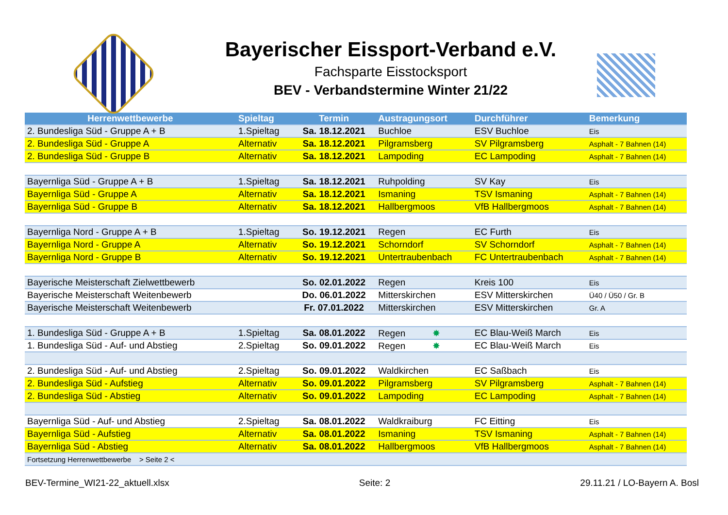Bayerischer Eissport-Verband e.V.
Fachsparte Eisstocksport
BEV - Verbandstermine Winter 21/22
| Herrenwettbewerbe | Spieltag | Termin | Austragungsort | Durchführer | Bemerkung |
| --- | --- | --- | --- | --- | --- |
| 2. Bundesliga Süd - Gruppe A + B | 1.Spieltag | Sa. 18.12.2021 | Buchloe | ESV Buchloe | Eis |
| 2. Bundesliga Süd - Gruppe A | Alternativ | Sa. 18.12.2021 | Pilgramsberg | SV Pilgramsberg | Asphalt - 7 Bahnen (14) |
| 2. Bundesliga Süd - Gruppe B | Alternativ | Sa. 18.12.2021 | Lampoding | EC Lampoding | Asphalt - 7 Bahnen (14) |
| Bayernliga Süd - Gruppe A + B | 1.Spieltag | Sa. 18.12.2021 | Ruhpolding | SV Kay | Eis |
| Bayernliga Süd - Gruppe A | Alternativ | Sa. 18.12.2021 | Ismaning | TSV Ismaning | Asphalt - 7 Bahnen (14) |
| Bayernliga Süd - Gruppe B | Alternativ | Sa. 18.12.2021 | Hallbergmoos | VfB Hallbergmoos | Asphalt - 7 Bahnen (14) |
| Bayernliga Nord - Gruppe A + B | 1.Spieltag | So. 19.12.2021 | Regen | EC Furth | Eis |
| Bayernliga Nord - Gruppe A | Alternativ | So. 19.12.2021 | Schorndorf | SV Schorndorf | Asphalt - 7 Bahnen (14) |
| Bayernliga Nord - Gruppe B | Alternativ | So. 19.12.2021 | Untertraubenbach | FC Untertraubenbach | Asphalt - 7 Bahnen (14) |
| Bayerische Meisterschaft Zielwettbewerb | | So. 02.01.2022 | Regen | Kreis 100 | Eis |
| Bayerische Meisterschaft Weitenbewerb | | Do. 06.01.2022 | Mitterskirchen | ESV Mitterskirchen | Ü40 / Ü50 / Gr. B |
| Bayerische Meisterschaft Weitenbewerb | | Fr. 07.01.2022 | Mitterskirchen | ESV Mitterskirchen | Gr. A |
| 1. Bundesliga Süd - Gruppe A + B | 1.Spieltag | Sa. 08.01.2022 | Regen ✸ | EC Blau-Weiß March | Eis |
| 1. Bundesliga Süd - Auf- und Abstieg | 2.Spieltag | So. 09.01.2022 | Regen ✸ | EC Blau-Weiß March | Eis |
| 2. Bundesliga Süd - Auf- und Abstieg | 2.Spieltag | So. 09.01.2022 | Waldkirchen | EC Saßbach | Eis |
| 2. Bundesliga Süd - Aufstieg | Alternativ | So. 09.01.2022 | Pilgramsberg | SV Pilgramsberg | Asphalt - 7 Bahnen (14) |
| 2. Bundesliga Süd - Abstieg | Alternativ | So. 09.01.2022 | Lampoding | EC Lampoding | Asphalt - 7 Bahnen (14) |
| Bayernliga Süd - Auf- und Abstieg | 2.Spieltag | Sa. 08.01.2022 | Waldkraiburg | FC Eitting | Eis |
| Bayernliga Süd - Aufstieg | Alternativ | Sa. 08.01.2022 | Ismaning | TSV Ismaning | Asphalt - 7 Bahnen (14) |
| Bayernliga Süd - Abstieg | Alternativ | Sa. 08.01.2022 | Hallbergmoos | VfB Hallbergmoos | Asphalt - 7 Bahnen (14) |
| Fortsetzung Herrenwettbewerbe > Seite 2 < | | | | | |
BEV-Termine_WI21-22_aktuell.xlsx Seite: 2 29.11.21 / LO-Bayern A. Bosl